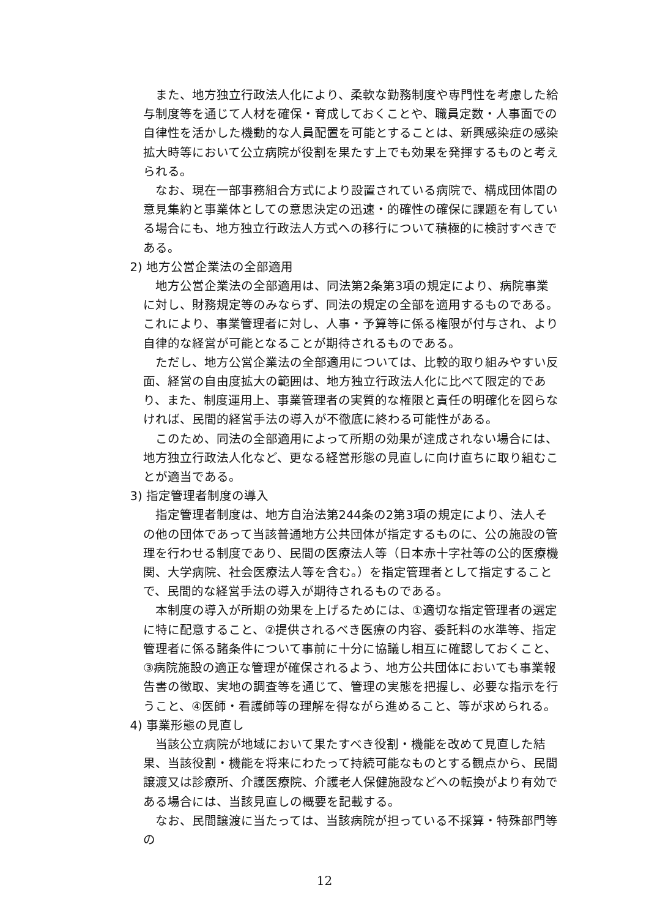また、地方独立行政法人化により、柔軟な勤務制度や専門性を考慮した給与制度等を通じて人材を確保・育成しておくことや、職員定数・人事面での自律性を活かした機動的な人員配置を可能とすることは、新興感染症の感染拡大時等において公立病院が役割を果たす上でも効果を発揮するものと考えられる。
なお、現在一部事務組合方式により設置されている病院で、構成団体間の意見集約と事業体としての意思決定の迅速・的確性の確保に課題を有している場合にも、地方独立行政法人方式への移行について積極的に検討すべきである。
2) 地方公営企業法の全部適用
地方公営企業法の全部適用は、同法第2条第3項の規定により、病院事業に対し、財務規定等のみならず、同法の規定の全部を適用するものである。これにより、事業管理者に対し、人事・予算等に係る権限が付与され、より自律的な経営が可能となることが期待されるものである。
ただし、地方公営企業法の全部適用については、比較的取り組みやすい反面、経営の自由度拡大の範囲は、地方独立行政法人化に比べて限定的であり、また、制度運用上、事業管理者の実質的な権限と責任の明確化を図らなければ、民間的経営手法の導入が不徹底に終わる可能性がある。
このため、同法の全部適用によって所期の効果が達成されない場合には、地方独立行政法人化など、更なる経営形態の見直しに向け直ちに取り組むことが適当である。
3) 指定管理者制度の導入
指定管理者制度は、地方自治法第244条の2第3項の規定により、法人その他の団体であって当該普通地方公共団体が指定するものに、公の施設の管理を行わせる制度であり、民間の医療法人等（日本赤十字社等の公的医療機関、大学病院、社会医療法人等を含む。）を指定管理者として指定することで、民間的な経営手法の導入が期待されるものである。
本制度の導入が所期の効果を上げるためには、①適切な指定管理者の選定に特に配意すること、②提供されるべき医療の内容、委託料の水準等、指定管理者に係る諸条件について事前に十分に協議し相互に確認しておくこと、③病院施設の適正な管理が確保されるよう、地方公共団体においても事業報告書の徴取、実地の調査等を通じて、管理の実態を把握し、必要な指示を行うこと、④医師・看護師等の理解を得ながら進めること、等が求められる。
4) 事業形態の見直し
当該公立病院が地域において果たすべき役割・機能を改めて見直した結果、当該役割・機能を将来にわたって持続可能なものとする観点から、民間譲渡又は診療所、介護医療院、介護老人保健施設などへの転換がより有効である場合には、当該見直しの概要を記載する。
なお、民間譲渡に当たっては、当該病院が担っている不採算・特殊部門等の
12